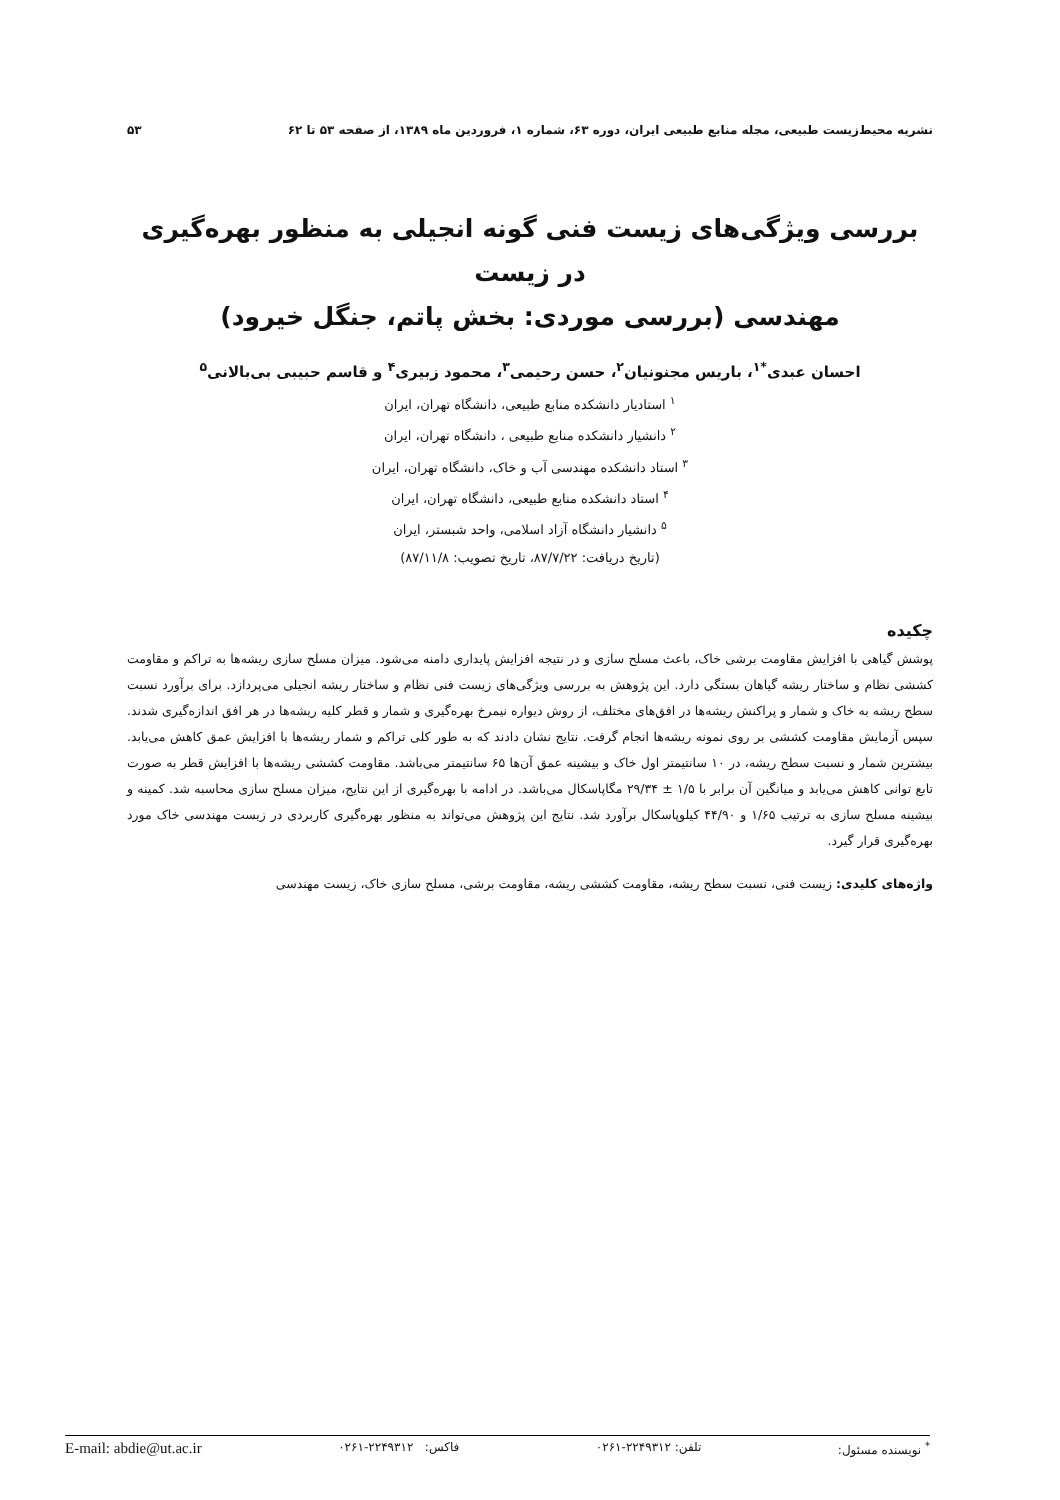نشریه محیط‌زیست طبیعی، مجله منابع طبیعی ایران، دوره ۶۳، شماره ۱، فروردین ماه ۱۳۸۹، از صفحه ۵۳ تا ۶۲ ۵۳
بررسی ویژگی‌های زیست فنی گونه انجیلی به منظور بهره‌گیری در زیست
مهندسی (بررسی موردی: بخش پاتم، جنگل خیرود)
احسان عبدی<sup>*۱</sup>، باریس مجنونیان<sup>۲</sup>، حسن رحیمی<sup>۳</sup>، محمود زبیری<sup>۴</sup> و قاسم حبیبی بی‌بالانی<sup>۵</sup>
<sup>۱</sup> استادیار دانشکده منابع طبیعی، دانشگاه تهران، ایران
<sup>۲</sup> دانشیار دانشکده منابع طبیعی ، دانشگاه تهران، ایران
<sup>۳</sup> استاد دانشکده مهندسی آب و خاک، دانشگاه تهران، ایران
<sup>۴</sup> استاد دانشکده منابع طبیعی، دانشگاه تهران، ایران
<sup>۵</sup> دانشیار دانشگاه آزاد اسلامی، واحد شبستر، ایران
(تاریخ دریافت: ۸۷/۷/۲۲، تاریخ تصویب: ۸۷/۱۱/۸)
چکیده
پوشش گیاهی با افزایش مقاومت برشی خاک، باعث مسلح سازی و در نتیجه افزایش پایداری دامنه می‌شود. میزان مسلح سازی ریشه‌ها به تراکم و مقاومت کششی نظام و ساختار ریشه گیاهان بستگی دارد. این پژوهش به بررسی ویژگی‌های زیست فنی نظام و ساختار ریشه انجیلی می‌پردازد. برای برآورد نسبت سطح ریشه به خاک و شمار و پراکنش ریشه‌ها در افق‌های مختلف، از روش دیواره نیمرخ بهره‌گیری و شمار و قطر کلیه ریشه‌ها در هر افق اندازه‌گیری شدند. سپس آزمایش مقاومت کششی بر روی نمونه ریشه‌ها انجام گرفت. نتایج نشان دادند که به طور کلی تراکم و شمار ریشه‌ها با افزایش عمق کاهش می‌یابد. بیشترین شمار و نسبت سطح ریشه، در ۱۰ سانتیمتر اول خاک و بیشینه عمق آن‌ها ۶۵ سانتیمتر می‌باشد. مقاومت کششی ریشه‌ها با افزایش قطر به صورت تابع توانی کاهش می‌یابد و میانگین آن برابر با ۱/۵ ± ۲۹/۳۴ مگاپاسکال می‌باشد. در ادامه با بهره‌گیری از این نتایج، میزان مسلح سازی محاسبه شد. کمینه و بیشینه مسلح سازی به ترتیب ۱/۶۵ و ۴۴/۹۰ کیلوپاسکال برآورد شد. نتایج این پژوهش می‌تواند به منظور بهره‌گیری کاربردی در زیست مهندسی خاک مورد بهره‌گیری قرار گیرد.
واژه‌های کلیدی: زیست فنی، نسبت سطح ریشه، مقاومت کششی ریشه، مقاومت برشی، مسلح سازی خاک، زیست مهندسی
<sup>*</sup> نویسنده مسئول: تلفن: ۲۲۴۹۳۱۲-۰۲۶۱ فاکس: ۲۲۴۹۳۱۲-۰۲۶۱ E-mail: abdie@ut.ac.ir